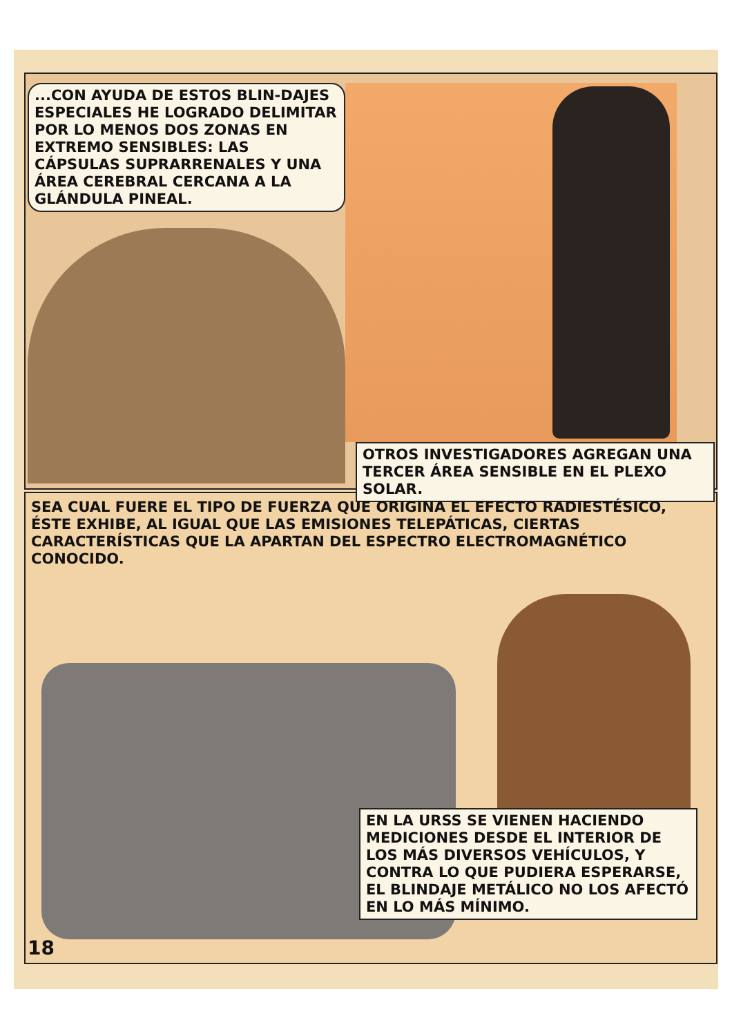...CON AYUDA DE ESTOS BLIN-DAJES ESPECIALES HE LOGRADO DELIMITAR POR LO MENOS DOS ZONAS EN EXTREMO SENSIBLES: LAS CÁPSULAS SUPRARRENALES Y UNA ÁREA CEREBRAL CERCANA A LA GLÁNDULA PINEAL.
OTROS INVESTIGADORES AGREGAN UNA TERCER ÁREA SENSIBLE EN EL PLEXO SOLAR.
SEA CUAL FUERE EL TIPO DE FUERZA QUE ORIGINA EL EFECTO RADIESTÉSICO, ÉSTE EXHIBE, AL IGUAL QUE LAS EMISIONES TELEPÁTICAS, CIERTAS CARACTERÍSTICAS QUE LA APARTAN DEL ESPECTRO ELECTROMAGNÉTICO CONOCIDO.
EN LA URSS SE VIENEN HACIENDO MEDICIONES DESDE EL INTERIOR DE LOS MÁS DIVERSOS VEHÍCULOS, Y CONTRA LO QUE PUDIERA ESPERARSE, EL BLINDAJE METÁLICO NO LOS AFECTÓ EN LO MÁS MÍNIMO.
18